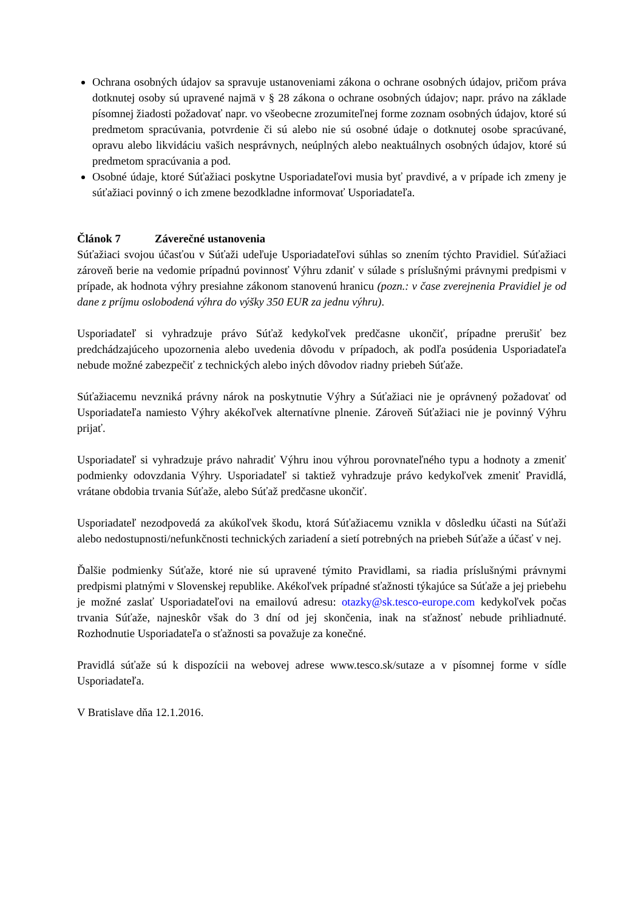Ochrana osobných údajov sa spravuje ustanoveniami zákona o ochrane osobných údajov, pričom práva dotknutej osoby sú upravené najmä v § 28 zákona o ochrane osobných údajov; napr. právo na základe písomnej žiadosti požadovať napr. vo všeobecne zrozumiteľnej forme zoznam osobných údajov, ktoré sú predmetom spracúvania, potvrdenie či sú alebo nie sú osobné údaje o dotknutej osobe spracúvané, opravu alebo likvidáciu vašich nesprávnych, neúplných alebo neaktuálnych osobných údajov, ktoré sú predmetom spracúvania a pod.
Osobné údaje, ktoré Súťažiaci poskytne Usporiadateľovi musia byť pravdivé, a v prípade ich zmeny je súťažiaci povinný o ich zmene bezodkladne informovať Usporiadateľa.
Článok 7 Záverečné ustanovenia
Súťažiaci svojou účasťou v Súťaži udeľuje Usporiadateľovi súhlas so znením týchto Pravidiel. Súťažiaci zároveň berie na vedomie prípadnú povinnosť Výhru zdaniť v súlade s príslušnými právnymi predpismi v prípade, ak hodnota výhry presiahne zákonom stanovenú hranicu (pozn.: v čase zverejnenia Pravidiel je od dane z príjmu oslobodená výhra do výšky 350 EUR za jednu výhru).
Usporiadateľ si vyhradzuje právo Súťaž kedykoľvek predčasne ukončiť, prípadne prerušiť bez predchádzajúceho upozornenia alebo uvedenia dôvodu v prípadoch, ak podľa posúdenia Usporiadateľa nebude možné zabezpečiť z technických alebo iných dôvodov riadny priebeh Súťaže.
Súťažiacemu nevzniká právny nárok na poskytnutie Výhry a Súťažiaci nie je oprávnený požadovať od Usporiadateľa namiesto Výhry akékoľvek alternatívne plnenie. Zároveň Súťažiaci nie je povinný Výhru prijať.
Usporiadateľ si vyhradzuje právo nahradiť Výhru inou výhrou porovnateľného typu a hodnoty a zmeniť podmienky odovzdania Výhry. Usporiadateľ si taktiež vyhradzuje právo kedykoľvek zmeniť Pravidlá, vrátane obdobia trvania Súťaže, alebo Súťaž predčasne ukončiť.
Usporiadateľ nezodpovedá za akúkoľvek škodu, ktorá Súťažiacemu vznikla v dôsledku účasti na Súťaži alebo nedostupnosti/nefunkčnosti technických zariadení a sietí potrebných na priebeh Súťaže a účasť v nej.
Ďalšie podmienky Súťaže, ktoré nie sú upravené týmito Pravidlami, sa riadia príslušnými právnymi predpismi platnými v Slovenskej republike. Akékoľvek prípadné sťažnosti týkajúce sa Súťaže a jej priebehu je možné zaslať Usporiadateľovi na emailovú adresu: otazky@sk.tesco-europe.com kedykoľvek počas trvania Súťaže, najneskôr však do 3 dní od jej skončenia, inak na sťažnosť nebude prihliadnuté. Rozhodnutie Usporiadateľa o sťažnosti sa považuje za konečné.
Pravidlá súťaže sú k dispozícii na webovej adrese www.tesco.sk/sutaze a v písomnej forme v sídle Usporiadateľa.
V Bratislave dňa 12.1.2016.